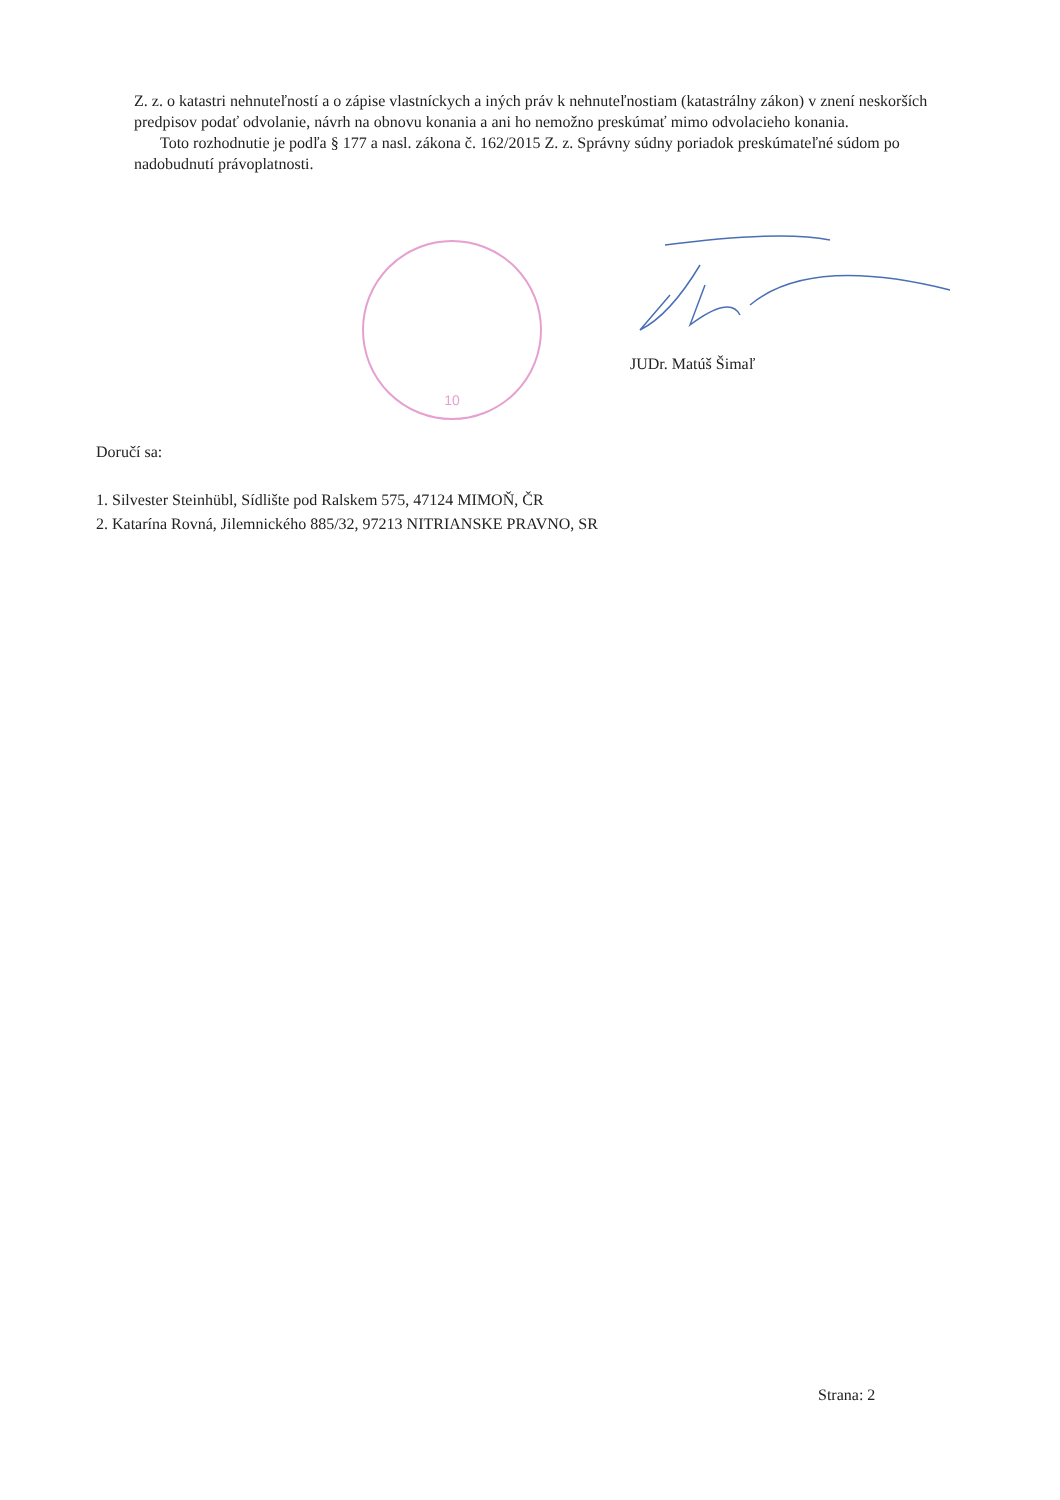Z. z. o katastri nehnuteľností a o zápise vlastníckych a iných práv k nehnuteľnostiam (katastrálny zákon) v znení neskorších predpisov podať odvolanie, návrh na obnovu konania a ani ho nemožno preskúmať mimo odvolacieho konania.
Toto rozhodnutie je podľa § 177 a nasl. zákona č. 162/2015 Z. z. Správny súdny poriadok preskúmateľné súdom po nadobudnutí právoplatnosti.
10
JUDr. Matúš Šimaľ
Doručí sa:
1. Silvester Steinhübl, Sídlište pod Ralskem 575, 47124 MIMOŇ, ČR
2. Katarína Rovná, Jilemnického 885/32, 97213 NITRIANSKE PRAVNO, SR
Strana: 2